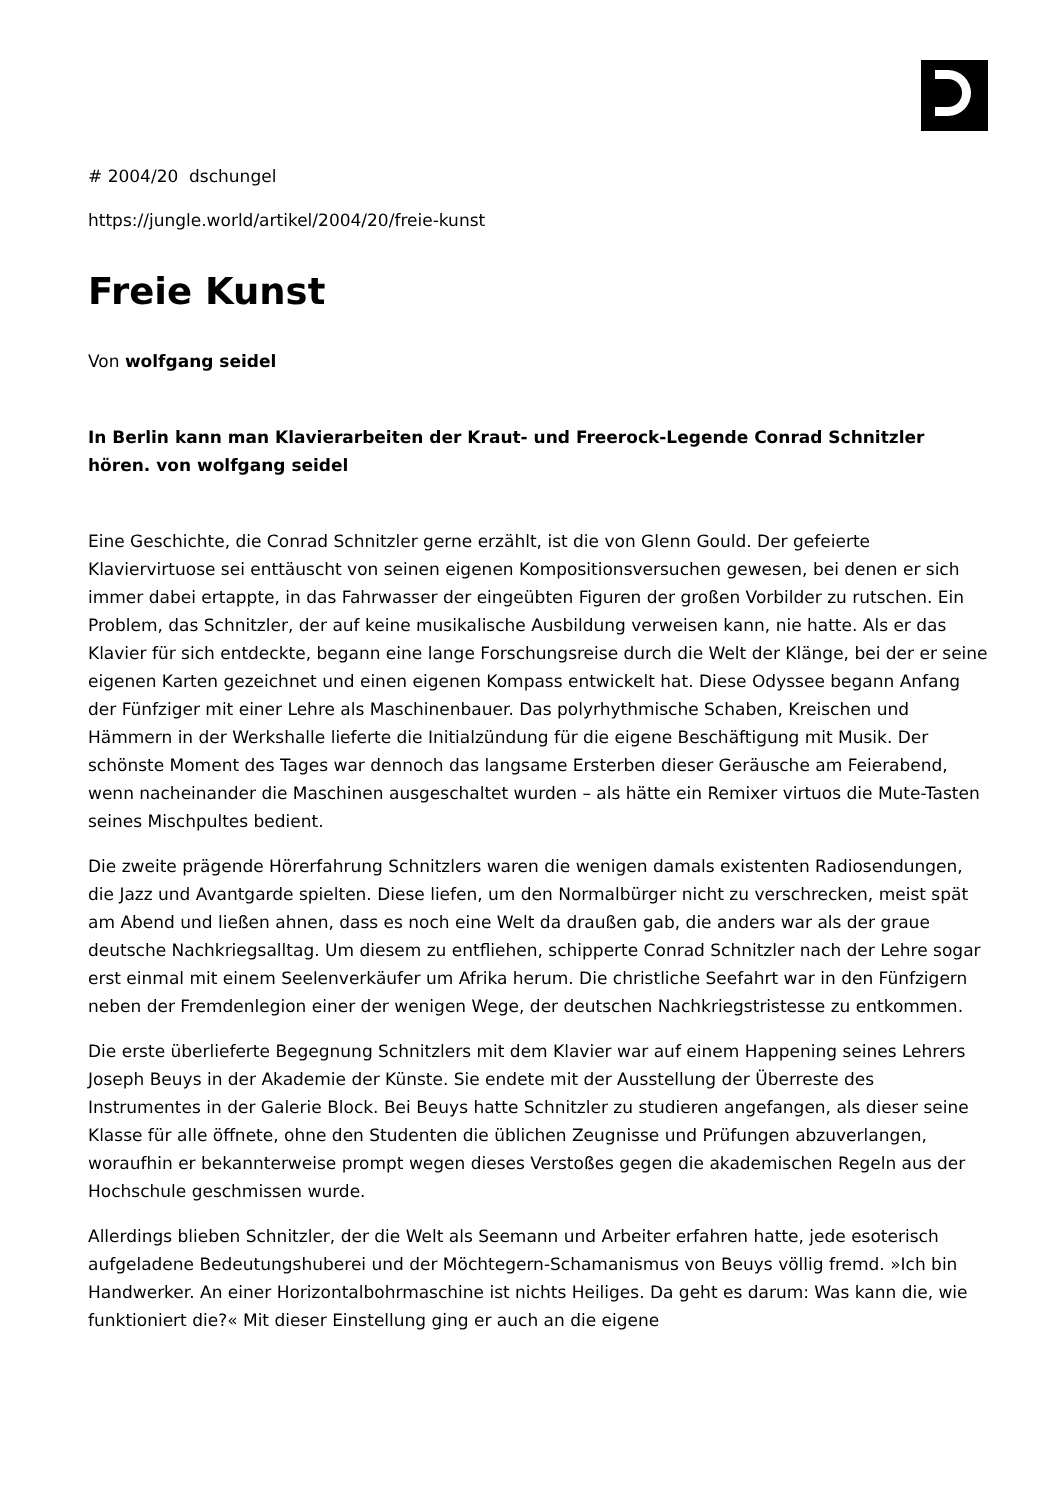# 2004/20 dschungel
https://jungle.world/artikel/2004/20/freie-kunst
Freie Kunst
Von wolfgang seidel
In Berlin kann man Klavierarbeiten der Kraut- und Freerock-Legende Conrad Schnitzler hören. von wolfgang seidel
Eine Geschichte, die Conrad Schnitzler gerne erzählt, ist die von Glenn Gould. Der gefeierte Klaviervirtuose sei enttäuscht von seinen eigenen Kompositionsversuchen gewesen, bei denen er sich immer dabei ertappte, in das Fahrwasser der eingeübten Figuren der großen Vorbilder zu rutschen. Ein Problem, das Schnitzler, der auf keine musikalische Ausbildung verweisen kann, nie hatte. Als er das Klavier für sich entdeckte, begann eine lange Forschungsreise durch die Welt der Klänge, bei der er seine eigenen Karten gezeichnet und einen eigenen Kompass entwickelt hat. Diese Odyssee begann Anfang der Fünfziger mit einer Lehre als Maschinenbauer. Das polyrhythmische Schaben, Kreischen und Hämmern in der Werkshalle lieferte die Initialzündung für die eigene Beschäftigung mit Musik. Der schönste Moment des Tages war dennoch das langsame Ersterben dieser Geräusche am Feierabend, wenn nacheinander die Maschinen ausgeschaltet wurden – als hätte ein Remixer virtuos die Mute-Tasten seines Mischpultes bedient.
Die zweite prägende Hörerfahrung Schnitzlers waren die wenigen damals existenten Radiosendungen, die Jazz und Avantgarde spielten. Diese liefen, um den Normalbürger nicht zu verschrecken, meist spät am Abend und ließen ahnen, dass es noch eine Welt da draußen gab, die anders war als der graue deutsche Nachkriegsalltag. Um diesem zu entfliehen, schipperte Conrad Schnitzler nach der Lehre sogar erst einmal mit einem Seelenverkäufer um Afrika herum. Die christliche Seefahrt war in den Fünfzigern neben der Fremdenlegion einer der wenigen Wege, der deutschen Nachkriegstristesse zu entkommen.
Die erste überlieferte Begegnung Schnitzlers mit dem Klavier war auf einem Happening seines Lehrers Joseph Beuys in der Akademie der Künste. Sie endete mit der Ausstellung der Überreste des Instrumentes in der Galerie Block. Bei Beuys hatte Schnitzler zu studieren angefangen, als dieser seine Klasse für alle öffnete, ohne den Studenten die üblichen Zeugnisse und Prüfungen abzuverlangen, woraufhin er bekannterweise prompt wegen dieses Verstoßes gegen die akademischen Regeln aus der Hochschule geschmissen wurde.
Allerdings blieben Schnitzler, der die Welt als Seemann und Arbeiter erfahren hatte, jede esoterisch aufgeladene Bedeutungshuberei und der Möchtegern-Schamanismus von Beuys völlig fremd. »Ich bin Handwerker. An einer Horizontalbohrmaschine ist nichts Heiliges. Da geht es darum: Was kann die, wie funktioniert die?« Mit dieser Einstellung ging er auch an die eigene